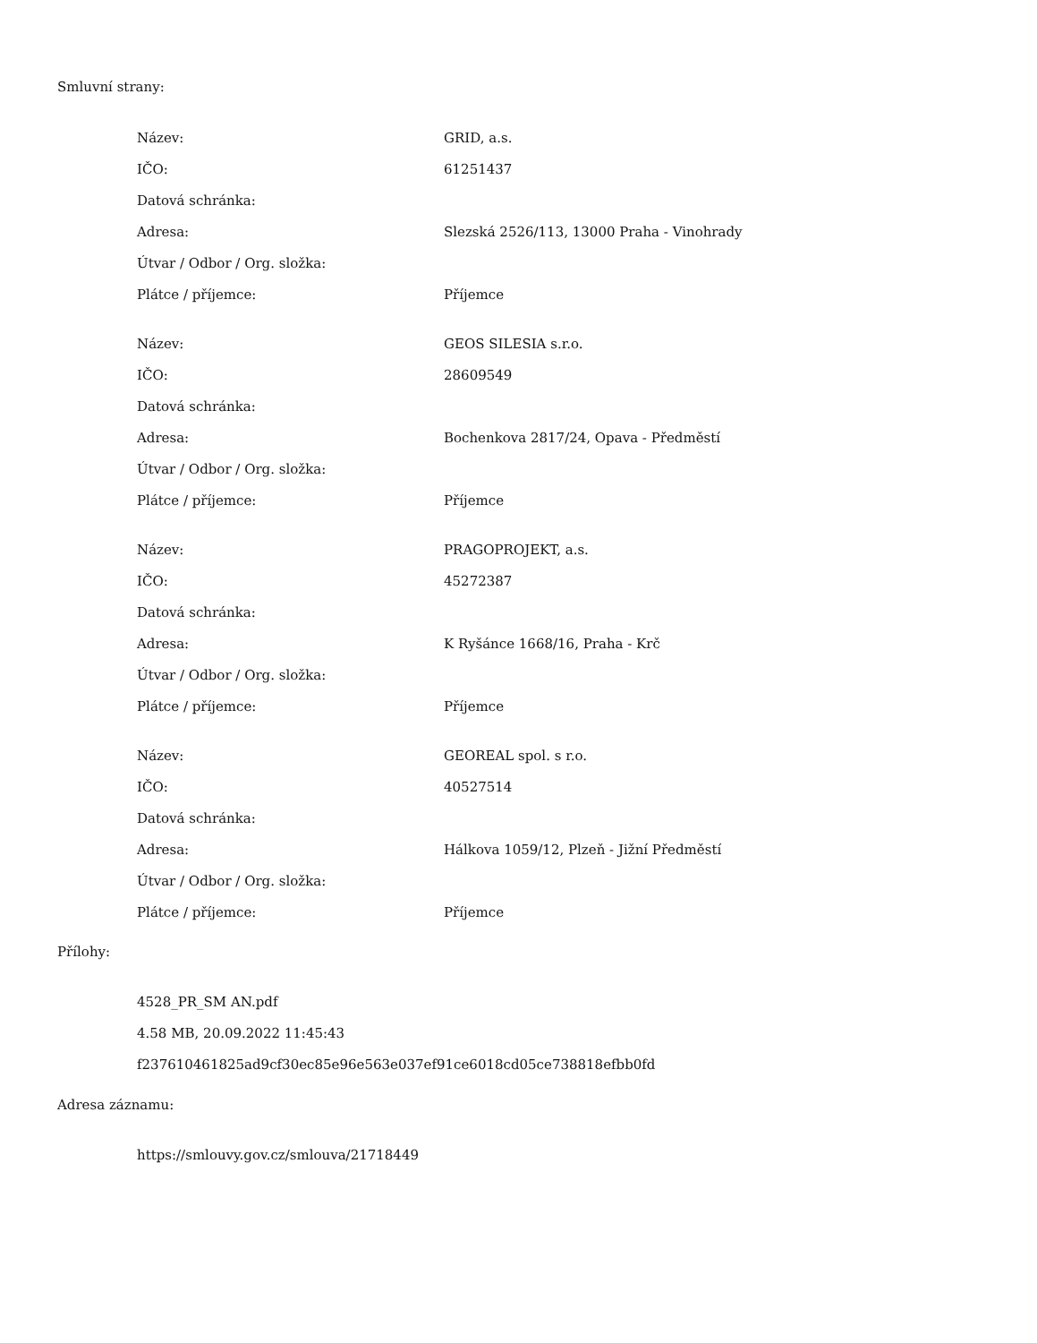Smluvní strany:
| Název: | GRID, a.s. |
| IČO: | 61251437 |
| Datová schránka: | |
| Adresa: | Slezská 2526/113, 13000 Praha - Vinohrady |
| Útvar / Odbor / Org. složka: | |
| Plátce / příjemce: | Příjemce |
| Název: | GEOS SILESIA s.r.o. |
| IČO: | 28609549 |
| Datová schránka: | |
| Adresa: | Bochenkova 2817/24, Opava - Předměstí |
| Útvar / Odbor / Org. složka: | |
| Plátce / příjemce: | Příjemce |
| Název: | PRAGOPROJEKT, a.s. |
| IČO: | 45272387 |
| Datová schránka: | |
| Adresa: | K Ryšánce 1668/16, Praha - Krč |
| Útvar / Odbor / Org. složka: | |
| Plátce / příjemce: | Příjemce |
| Název: | GEOREAL spol. s r.o. |
| IČO: | 40527514 |
| Datová schránka: | |
| Adresa: | Hálkova 1059/12, Plzeň - Jižní Předměstí |
| Útvar / Odbor / Org. složka: | |
| Plátce / příjemce: | Příjemce |
Přílohy:
4528_PR_SM AN.pdf
4.58 MB, 20.09.2022 11:45:43
f237610461825ad9cf30ec85e96e563e037ef91ce6018cd05ce738818efbb0fd
Adresa záznamu:
https://smlouvy.gov.cz/smlouva/21718449